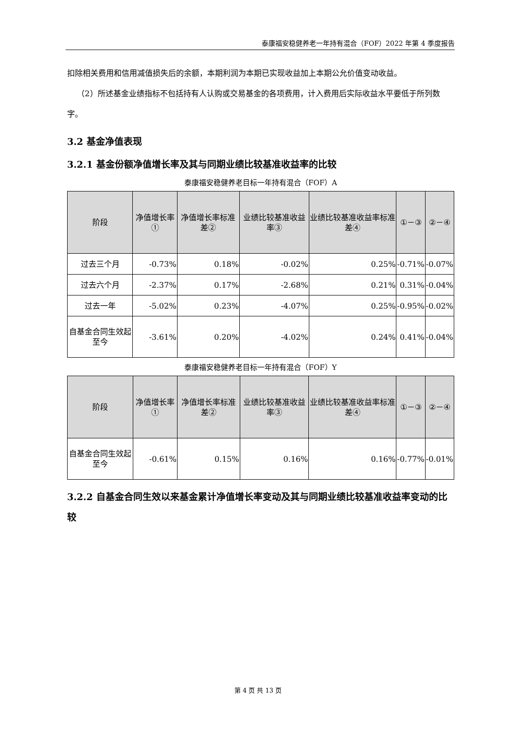泰康福安稳健养老一年持有混合（FOF）2022 年第 4 季度报告
扣除相关费用和信用减值损失后的余额，本期利润为本期已实现收益加上本期公允价值变动收益。
（2）所述基金业绩指标不包括持有人认购或交易基金的各项费用，计入费用后实际收益水平要低于所列数字。
3.2 基金净值表现
3.2.1 基金份额净值增长率及其与同期业绩比较基准收益率的比较
泰康福安稳健养老目标一年持有混合（FOF）A
| 阶段 | 净值增长率① | 净值增长率标准差② | 业绩比较基准收益率③ | 业绩比较基准收益率标准差④ | ①－③ | ②－④ |
| --- | --- | --- | --- | --- | --- | --- |
| 过去三个月 | -0.73% | 0.18% | -0.02% | 0.25% | -0.71% | -0.07% |
| 过去六个月 | -2.37% | 0.17% | -2.68% | 0.21% | 0.31% | -0.04% |
| 过去一年 | -5.02% | 0.23% | -4.07% | 0.25% | -0.95% | -0.02% |
| 自基金合同生效起至今 | -3.61% | 0.20% | -4.02% | 0.24% | 0.41% | -0.04% |
泰康福安稳健养老目标一年持有混合（FOF）Y
| 阶段 | 净值增长率① | 净值增长率标准差② | 业绩比较基准收益率③ | 业绩比较基准收益率标准差④ | ①－③ | ②－④ |
| --- | --- | --- | --- | --- | --- | --- |
| 自基金合同生效起至今 | -0.61% | 0.15% | 0.16% | 0.16% | -0.77% | -0.01% |
3.2.2 自基金合同生效以来基金累计净值增长率变动及其与同期业绩比较基准收益率变动的比较
第 4 页 共 13 页